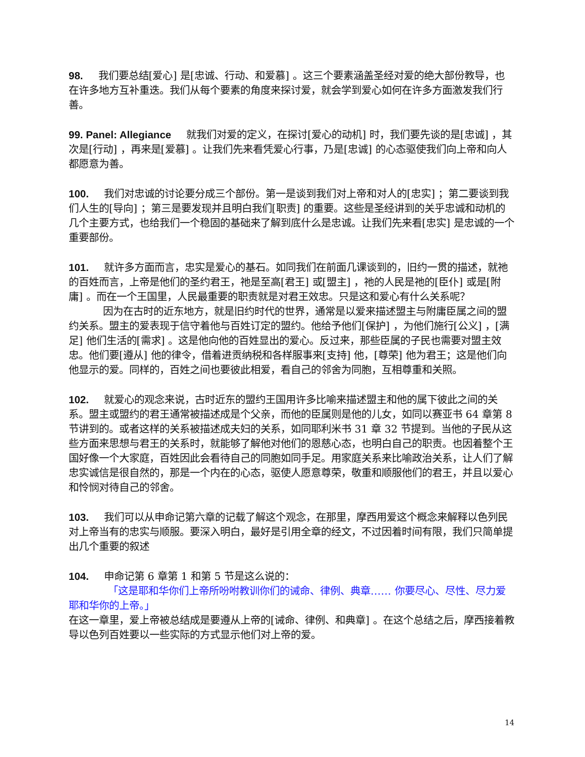98. 我们要总结[爱心] 是[忠诚、行动、和爱慕] 。这三个要素涵盖圣经对爱的绝大部份教导，也在许多地方互补重迭。我们从每个要素的角度来探讨爱，就会学到爱心如何在许多方面激发我们行善。
99. Panel: Allegiance 就我们对爱的定义，在探讨[爱心的动机] 时，我们要先谈的是[忠诚] ，其次是[行动] ，再来是[爱慕] 。让我们先来看凭爱心行事，乃是[忠诚] 的心态驱使我们向上帝和向人都愿意为善。
100. 我们对忠诚的讨论要分成三个部份。第一是谈到我们对上帝和对人的[忠实] ；第二要谈到我们人生的[导向] ；第三是要发现并且明白我们[职责] 的重要。这些是圣经讲到的关乎忠诚和动机的几个主要方式，也给我们一个稳固的基础来了解到底什么是忠诚。让我们先来看[忠实] 是忠诚的一个重要部份。
101. 就许多方面而言，忠实是爱心的基石。如同我们在前面几课谈到的，旧约一贯的描述，就祂的百姓而言，上帝是他们的圣约君王，祂是至高[君王] 或[盟主] ，祂的人民是祂的[臣仆] 或是[附庸] 。而在一个王国里，人民最重要的职责就是对君王效忠。只是这和爱心有什么关系呢？
因为在古时的近东地方，就是旧约时代的世界，通常是以爱来描述盟主与附庸臣属之间的盟约关系。盟主的爱表现于信守着他与百姓订定的盟约。他给予他们[保护] ，为他们施行[公义] ，[满足] 他们生活的[需求] 。这是他向他的百姓显出的爱心。反过来，那些臣属的子民也需要对盟主效忠。他们要[遵从] 他的律令，借着进贡纳税和各样服事来[支持] 他，[尊荣] 他为君王；这是他们向他显示的爱。同样的，百姓之间也要彼此相爱，看自己的邻舍为同胞，互相尊重和关照。
102. 就爱心的观念来说，古时近东的盟约王国用许多比喻来描述盟主和他的属下彼此之间的关系。盟主或盟约的君王通常被描述成是个父亲，而他的臣属则是他的儿女，如同以赛亚书 64 章第 8 节讲到的。或者这样的关系被描述成夫妇的关系，如同耶利米书 31 章 32 节提到。当他的子民从这些方面来思想与君王的关系时，就能够了解他对他们的恩慈心态，也明白自己的职责。也因着整个王国好像一个大家庭，百姓因此会看待自己的同胞如同手足。用家庭关系来比喻政治关系，让人们了解忠实诚信是很自然的，那是一个内在的心态，驱使人愿意尊荣，敬重和顺服他们的君王，并且以爱心和怜悯对待自己的邻舍。
103. 我们可以从申命记第六章的记载了解这个观念，在那里，摩西用爱这个概念来解释以色列民对上帝当有的忠实与顺服。要深入明白，最好是引用全章的经文，不过因着时间有限，我们只简单提出几个重要的叙述
104. 申命记第 6 章第 1 和第 5 节是这么说的：
「这是耶和华你们上帝所吩咐教训你们的诫命、律例、典章…… 你要尽心、尽性、尽力爱耶和华你的上帝。」
在这一章里，爱上帝被总结成是要遵从上帝的[诫命、律例、和典章] 。在这个总结之后，摩西接着教导以色列百姓要以一些实际的方式显示他们对上帝的爱。
14